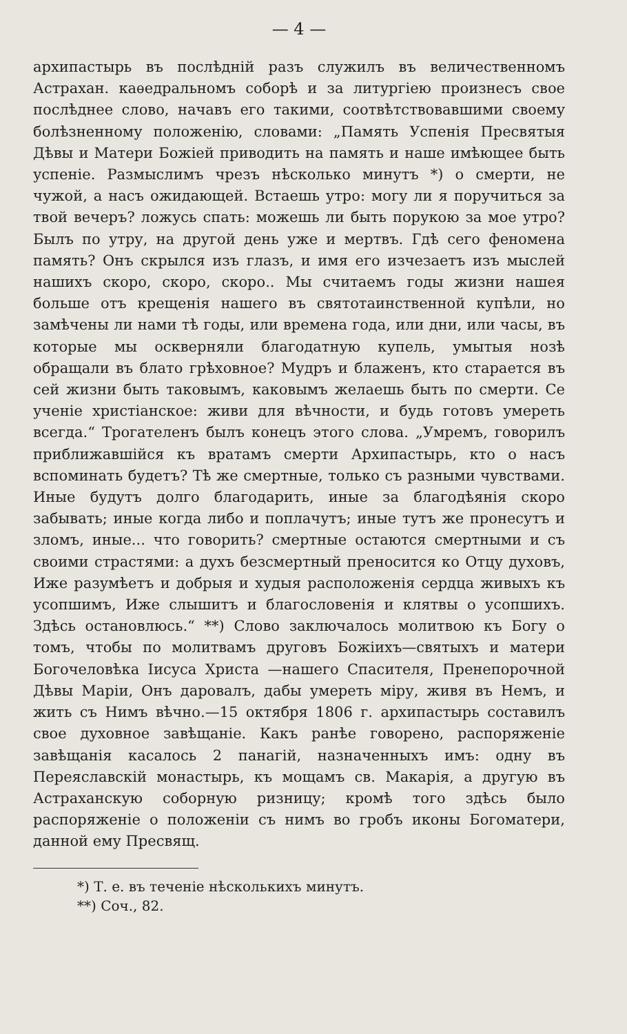— 4 —
архипастырь въ послѣдній разъ служилъ въ величественномъ Астрахан. каѳедральномъ соборѣ и за литургіею произнесъ свое послѣднее слово, начавъ его такими, соотвѣтствовавшими своему болѣзненному положенію, словами: „Память Успенія Пресвятыя Дѣвы и Матери Божіей приводить на память и наше имѣющее быть успеніе. Размыслимъ чрезъ нѣсколько минутъ *) о смерти, не чужой, а насъ ожидающей. Встаешь утро: могу ли я поручиться за твой вечеръ? ложусь спать: можешь ли быть порукою за мое утро? Былъ по утру, на другой день уже и мертвъ. Гдѣ сего феномена память? Онъ скрылся изъ глазъ, и имя его изчезаетъ изъ мыслей нашихъ скоро, скоро, скоро.. Мы считаемъ годы жизни нашея больше отъ крещенія нашего въ святотаинственной купѣли, но замѣчены ли нами тѣ годы, или времена года, или дни, или часы, въ которые мы оскверняли благодатную купель, умытыя нозѣ обращали въ блато грѣховное? Мудръ и блаженъ, кто старается въ сей жизни быть таковымъ, каковымъ желаешь быть по смерти. Се ученіе христіанское: живи для вѣчности, и будь готовъ умереть всегда.“ Трогателенъ былъ конецъ этого слова. „Умремъ, говорилъ приближавшійся къ вратамъ смерти Архипастырь, кто о насъ вспоминать будетъ? Тѣ же смертные, только съ разными чувствами. Иные будутъ долго благодарить, иные за благодѣянія скоро забывать; иные когда либо и поплачутъ; иные тутъ же пронесутъ и зломъ, иные... что говорить? смертные остаются смертными и съ своими страстями: а духъ безсмертный преносится ко Отцу духовъ, Иже разумѣетъ и добрыя и худыя расположенія сердца живыхъ къ усопшимъ, Иже слышитъ и благословенія и клятвы о усопшихъ. Здѣсь остановлюсь.“ **) Слово заключалось молитвою къ Богу о томъ, чтобы по молитвамъ друговъ Божіихъ—святыхъ и матери Богочеловѣка Іисуса Христа —нашего Спасителя, Пренепорочной Дѣвы Маріи, Онъ даровалъ, дабы умереть міру, живя въ Немъ, и жить съ Нимъ вѣчно.—15 октября 1806 г. архипастырь составилъ свое духовное завѣщаніе. Какъ ранѣе говорено, распоряженіе завѣщанія касалось 2 панагій, назначенныхъ имъ: одну въ Переяславскій монастырь, къ мощамъ св. Макарія, а другую въ Астраханскую соборную ризницу; кромѣ того здѣсь было распоряженіе о положеніи съ нимъ во гробъ иконы Богоматери, данной ему Пресвящ.
*) Т. е. въ теченіе нѣсколькихъ минутъ.
**) Соч., 82.